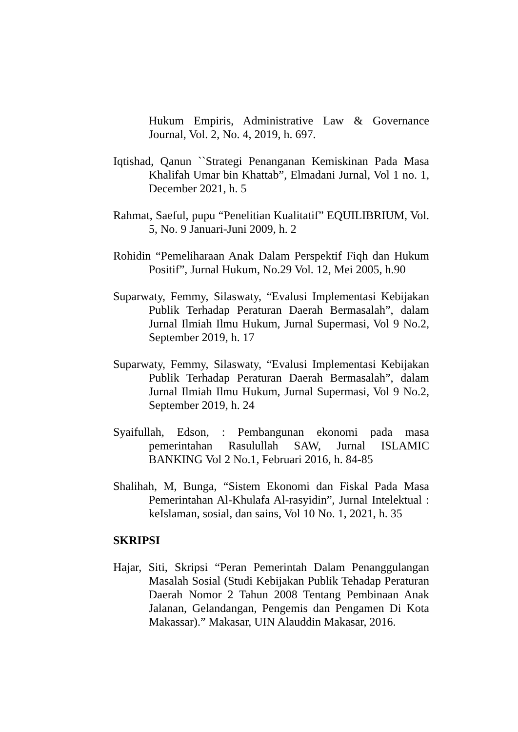Hukum Empiris, Administrative Law & Governance Journal, Vol. 2, No. 4, 2019, h. 697.
Iqtishad, Qanun ``Strategi Penanganan Kemiskinan Pada Masa Khalifah Umar bin Khattab”, Elmadani Jurnal, Vol 1 no. 1, December 2021, h. 5
Rahmat, Saeful, pupu “Penelitian Kualitatif” EQUILIBRIUM, Vol. 5, No. 9 Januari-Juni 2009, h. 2
Rohidin “Pemeliharaan Anak Dalam Perspektif Fiqh dan Hukum Positif”, Jurnal Hukum, No.29 Vol. 12, Mei 2005, h.90
Suparwaty, Femmy, Silaswaty, “Evalusi Implementasi Kebijakan Publik Terhadap Peraturan Daerah Bermasalah”, dalam Jurnal Ilmiah Ilmu Hukum, Jurnal Supermasi, Vol 9 No.2, September 2019, h. 17
Suparwaty, Femmy, Silaswaty, “Evalusi Implementasi Kebijakan Publik Terhadap Peraturan Daerah Bermasalah”, dalam Jurnal Ilmiah Ilmu Hukum, Jurnal Supermasi, Vol 9 No.2, September 2019, h. 24
Syaifullah, Edson, : Pembangunan ekonomi pada masa pemerintahan Rasulullah SAW, Jurnal ISLAMIC BANKING Vol 2 No.1, Februari 2016, h. 84-85
Shalihah, M, Bunga, “Sistem Ekonomi dan Fiskal Pada Masa Pemerintahan Al-Khulafa Al-rasyidin”, Jurnal Intelektual : keIslaman, sosial, dan sains, Vol 10 No. 1, 2021, h. 35
SKRIPSI
Hajar, Siti, Skripsi “Peran Pemerintah Dalam Penanggulangan Masalah Sosial (Studi Kebijakan Publik Tehadap Peraturan Daerah Nomor 2 Tahun 2008 Tentang Pembinaan Anak Jalanan, Gelandangan, Pengemis dan Pengamen Di Kota Makassar).” Makasar, UIN Alauddin Makasar, 2016.